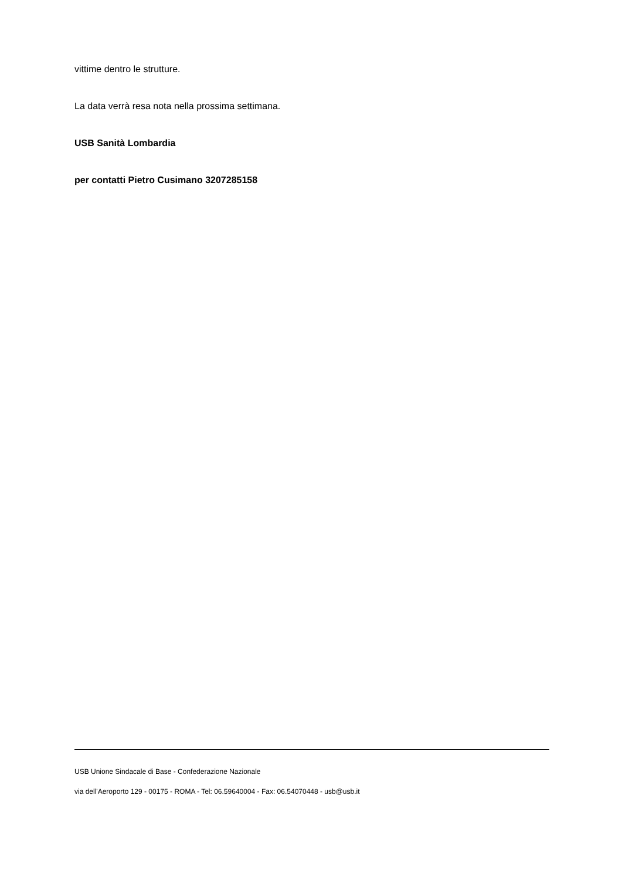vittime dentro le strutture.
La data verrà resa nota nella prossima settimana.
USB Sanità Lombardia
per contatti Pietro Cusimano 3207285158
USB Unione Sindacale di Base - Confederazione Nazionale
via dell'Aeroporto 129 - 00175 - ROMA - Tel: 06.59640004 - Fax: 06.54070448 - usb@usb.it